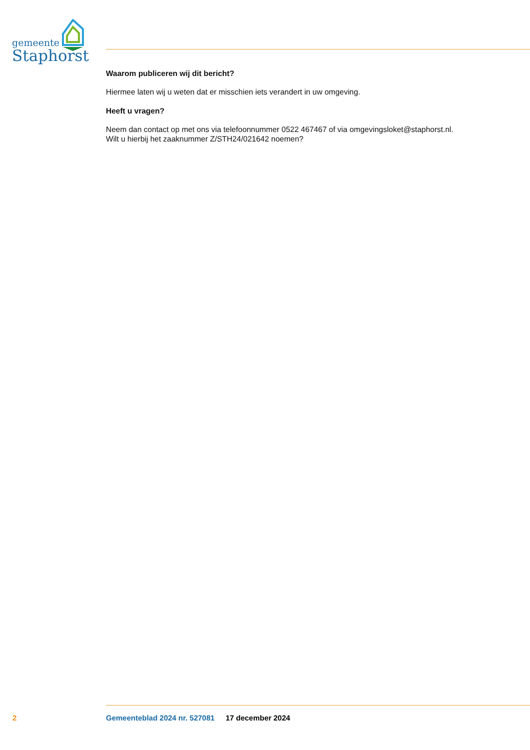gemeente
Staphorst
Waarom publiceren wij dit bericht?
Hiermee laten wij u weten dat er misschien iets verandert in uw omgeving.
Heeft u vragen?
Neem dan contact op met ons via telefoonnummer 0522 467467 of via omgevingsloket@staphorst.nl.
Wilt u hierbij het zaaknummer Z/STH24/021642 noemen?
2 Gemeenteblad 2024 nr. 527081 17 december 2024